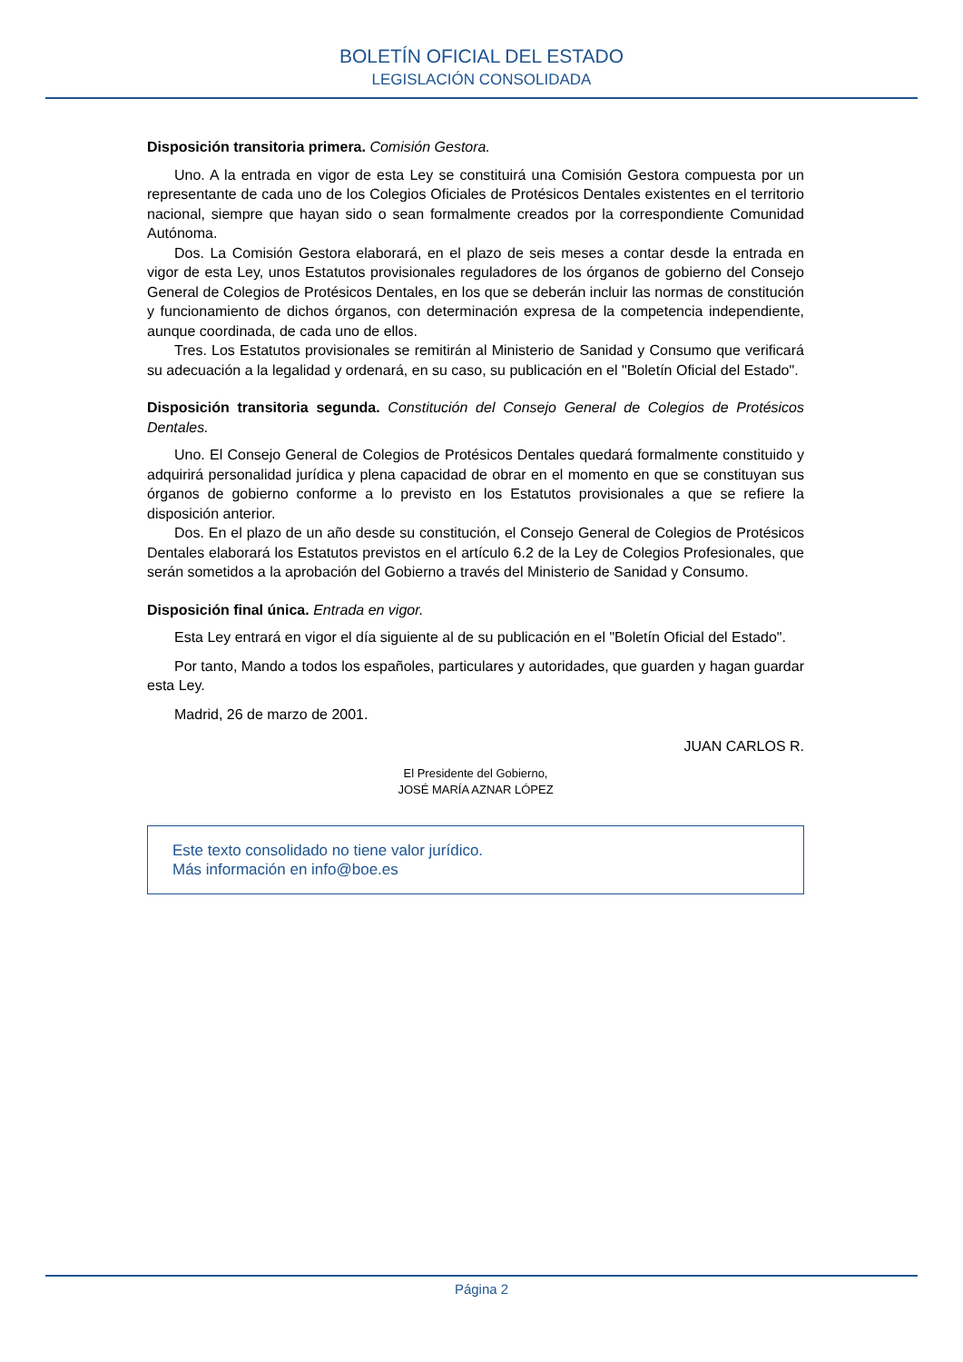BOLETÍN OFICIAL DEL ESTADO
LEGISLACIÓN CONSOLIDADA
Disposición transitoria primera. Comisión Gestora.
Uno. A la entrada en vigor de esta Ley se constituirá una Comisión Gestora compuesta por un representante de cada uno de los Colegios Oficiales de Protésicos Dentales existentes en el territorio nacional, siempre que hayan sido o sean formalmente creados por la correspondiente Comunidad Autónoma.
Dos. La Comisión Gestora elaborará, en el plazo de seis meses a contar desde la entrada en vigor de esta Ley, unos Estatutos provisionales reguladores de los órganos de gobierno del Consejo General de Colegios de Protésicos Dentales, en los que se deberán incluir las normas de constitución y funcionamiento de dichos órganos, con determinación expresa de la competencia independiente, aunque coordinada, de cada uno de ellos.
Tres. Los Estatutos provisionales se remitirán al Ministerio de Sanidad y Consumo que verificará su adecuación a la legalidad y ordenará, en su caso, su publicación en el "Boletín Oficial del Estado".
Disposición transitoria segunda. Constitución del Consejo General de Colegios de Protésicos Dentales.
Uno. El Consejo General de Colegios de Protésicos Dentales quedará formalmente constituido y adquirirá personalidad jurídica y plena capacidad de obrar en el momento en que se constituyan sus órganos de gobierno conforme a lo previsto en los Estatutos provisionales a que se refiere la disposición anterior.
Dos. En el plazo de un año desde su constitución, el Consejo General de Colegios de Protésicos Dentales elaborará los Estatutos previstos en el artículo 6.2 de la Ley de Colegios Profesionales, que serán sometidos a la aprobación del Gobierno a través del Ministerio de Sanidad y Consumo.
Disposición final única. Entrada en vigor.
Esta Ley entrará en vigor el día siguiente al de su publicación en el "Boletín Oficial del Estado".
Por tanto, Mando a todos los españoles, particulares y autoridades, que guarden y hagan guardar esta Ley.
Madrid, 26 de marzo de 2001.
JUAN CARLOS R.
El Presidente del Gobierno,
JOSÉ MARÍA AZNAR LÓPEZ
Este texto consolidado no tiene valor jurídico.
Más información en info@boe.es
Página 2